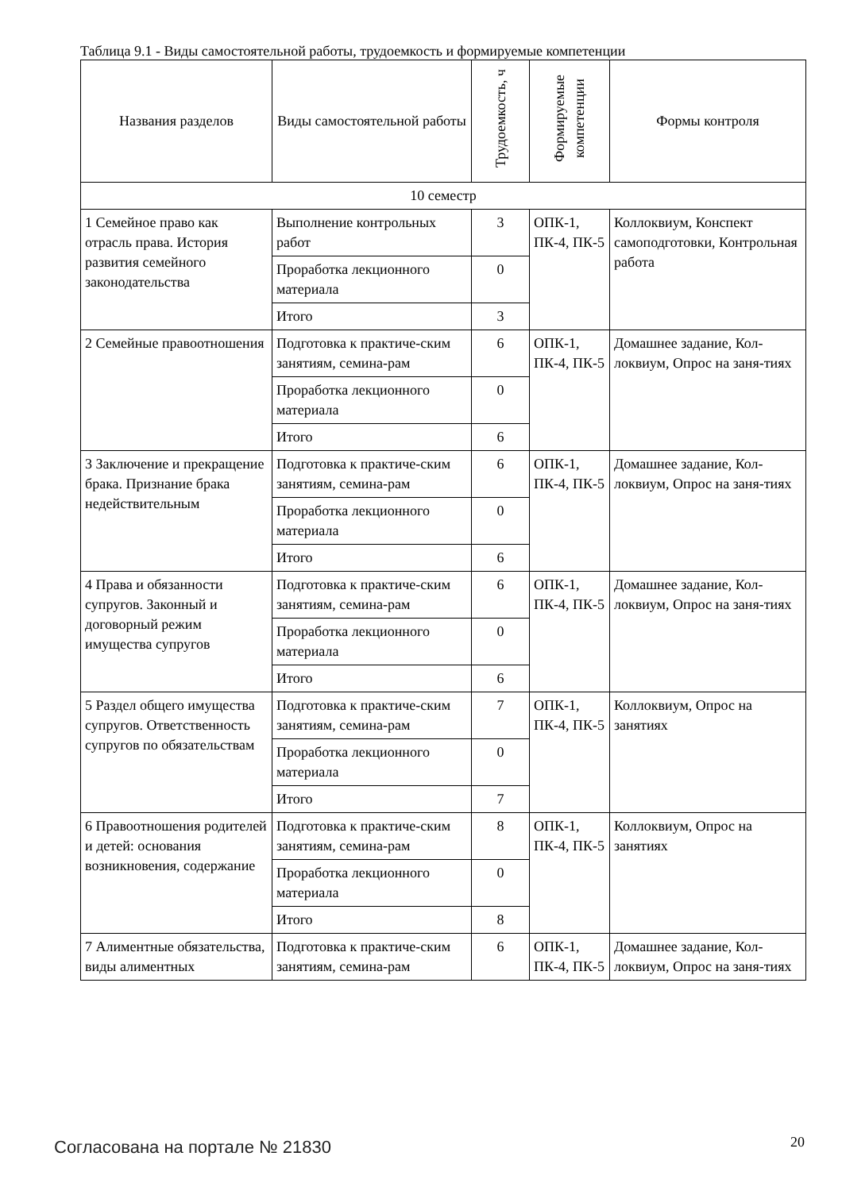Таблица 9.1 - Виды самостоятельной работы, трудоемкость и формируемые компетенции
| Названия разделов | Виды самостоятельной работы | Трудоемкость, ч | Формируемые компетенции | Формы контроля |
| --- | --- | --- | --- | --- |
| 10 семестр | | | | |
| 1 Семейное право как отрасль права. История развития семейного законодательства | Выполнение контрольных работ | 3 | ОПК-1, ПК-4, ПК-5 | Коллоквиум, Конспект самоподготовки, Контрольная работа |
| | Проработка лекционного материала | 0 | | |
| | Итого | 3 | | |
| 2 Семейные правоотношения | Подготовка к практиче-ским занятиям, семина-рам | 6 | ОПК-1, ПК-4, ПК-5 | Домашнее задание, Кол-локвиум, Опрос на заня-тиях |
| | Проработка лекционного материала | 0 | | |
| | Итого | 6 | | |
| 3 Заключение и прекращение брака. Признание брака недействительным | Подготовка к практиче-ским занятиям, семина-рам | 6 | ОПК-1, ПК-4, ПК-5 | Домашнее задание, Кол-локвиум, Опрос на заня-тиях |
| | Проработка лекционного материала | 0 | | |
| | Итого | 6 | | |
| 4 Права и обязанности супругов. Законный и договорный режим имущества супругов | Подготовка к практиче-ским занятиям, семина-рам | 6 | ОПК-1, ПК-4, ПК-5 | Домашнее задание, Кол-локвиум, Опрос на заня-тиях |
| | Проработка лекционного материала | 0 | | |
| | Итого | 6 | | |
| 5 Раздел общего имущества супругов. Ответственность супругов по обязательствам | Подготовка к практиче-ским занятиям, семина-рам | 7 | ОПК-1, ПК-4, ПК-5 | Коллоквиум, Опрос на занятиях |
| | Проработка лекционного материала | 0 | | |
| | Итого | 7 | | |
| 6 Правоотношения родителей и детей: основания возникновения, содержание | Подготовка к практиче-ским занятиям, семина-рам | 8 | ОПК-1, ПК-4, ПК-5 | Коллоквиум, Опрос на занятиях |
| | Проработка лекционного материала | 0 | | |
| | Итого | 8 | | |
| 7 Алиментные обязательства, виды алиментных | Подготовка к практиче-ским занятиям, семина-рам | 6 | ОПК-1, ПК-4, ПК-5 | Домашнее задание, Кол-локвиум, Опрос на заня-тиях |
Согласована на портале № 21830 20